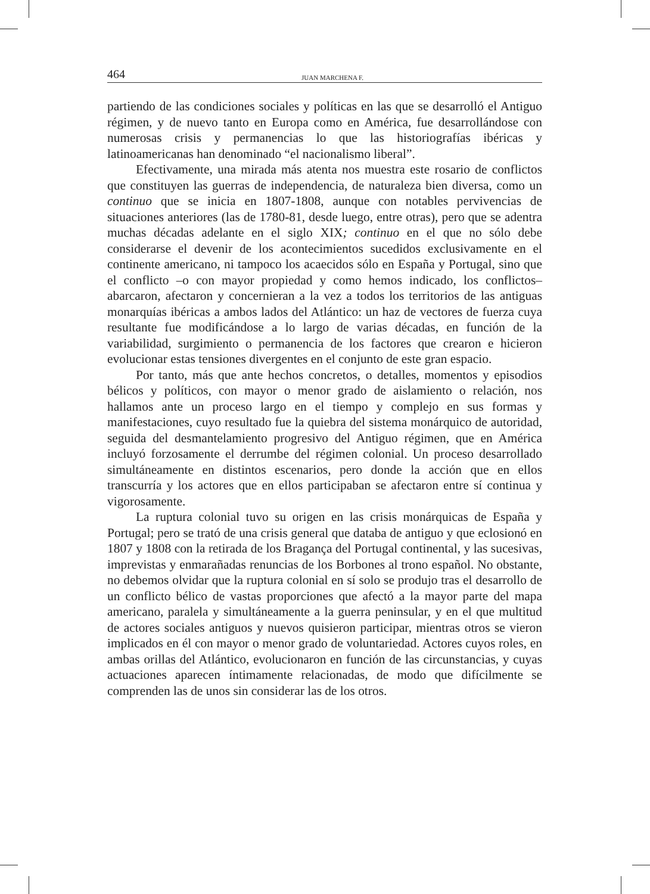464 JUAN MARCHENA F.
partiendo de las condiciones sociales y políticas en las que se desarrolló el Antiguo régimen, y de nuevo tanto en Europa como en América, fue desarrollándose con numerosas crisis y permanencias lo que las historiografías ibéricas y latinoamericanas han denominado “el nacionalismo liberal”.
Efectivamente, una mirada más atenta nos muestra este rosario de conflictos que constituyen las guerras de independencia, de naturaleza bien diversa, como un continuo que se inicia en 1807-1808, aunque con notables pervivencias de situaciones anteriores (las de 1780-81, desde luego, entre otras), pero que se adentra muchas décadas adelante en el siglo XIX; continuo en el que no sólo debe considerarse el devenir de los acontecimientos sucedidos exclusivamente en el continente americano, ni tampoco los acaecidos sólo en España y Portugal, sino que el conflicto –o con mayor propiedad y como hemos indicado, los conflictos– abarcaron, afectaron y concernieran a la vez a todos los territorios de las antiguas monarquías ibéricas a ambos lados del Atlántico: un haz de vectores de fuerza cuya resultante fue modificándose a lo largo de varias décadas, en función de la variabilidad, surgimiento o permanencia de los factores que crearon e hicieron evolucionar estas tensiones divergentes en el conjunto de este gran espacio.
Por tanto, más que ante hechos concretos, o detalles, momentos y episodios bélicos y políticos, con mayor o menor grado de aislamiento o relación, nos hallamos ante un proceso largo en el tiempo y complejo en sus formas y manifestaciones, cuyo resultado fue la quiebra del sistema monárquico de autoridad, seguida del desmantelamiento progresivo del Antiguo régimen, que en América incluyó forzosamente el derrumbe del régimen colonial. Un proceso desarrollado simultáneamente en distintos escenarios, pero donde la acción que en ellos transcurría y los actores que en ellos participaban se afectaron entre sí continua y vigorosamente.
La ruptura colonial tuvo su origen en las crisis monárquicas de España y Portugal; pero se trató de una crisis general que databa de antiguo y que eclosionó en 1807 y 1808 con la retirada de los Bragança del Portugal continental, y las sucesivas, imprevistas y enmarañadas renuncias de los Borbones al trono español. No obstante, no debemos olvidar que la ruptura colonial en sí solo se produjo tras el desarrollo de un conflicto bélico de vastas proporciones que afectó a la mayor parte del mapa americano, paralela y simultáneamente a la guerra peninsular, y en el que multitud de actores sociales antiguos y nuevos quisieron participar, mientras otros se vieron implicados en él con mayor o menor grado de voluntariedad. Actores cuyos roles, en ambas orillas del Atlántico, evolucionaron en función de las circunstancias, y cuyas actuaciones aparecen íntimamente relacionadas, de modo que difícilmente se comprenden las de unos sin considerar las de los otros.